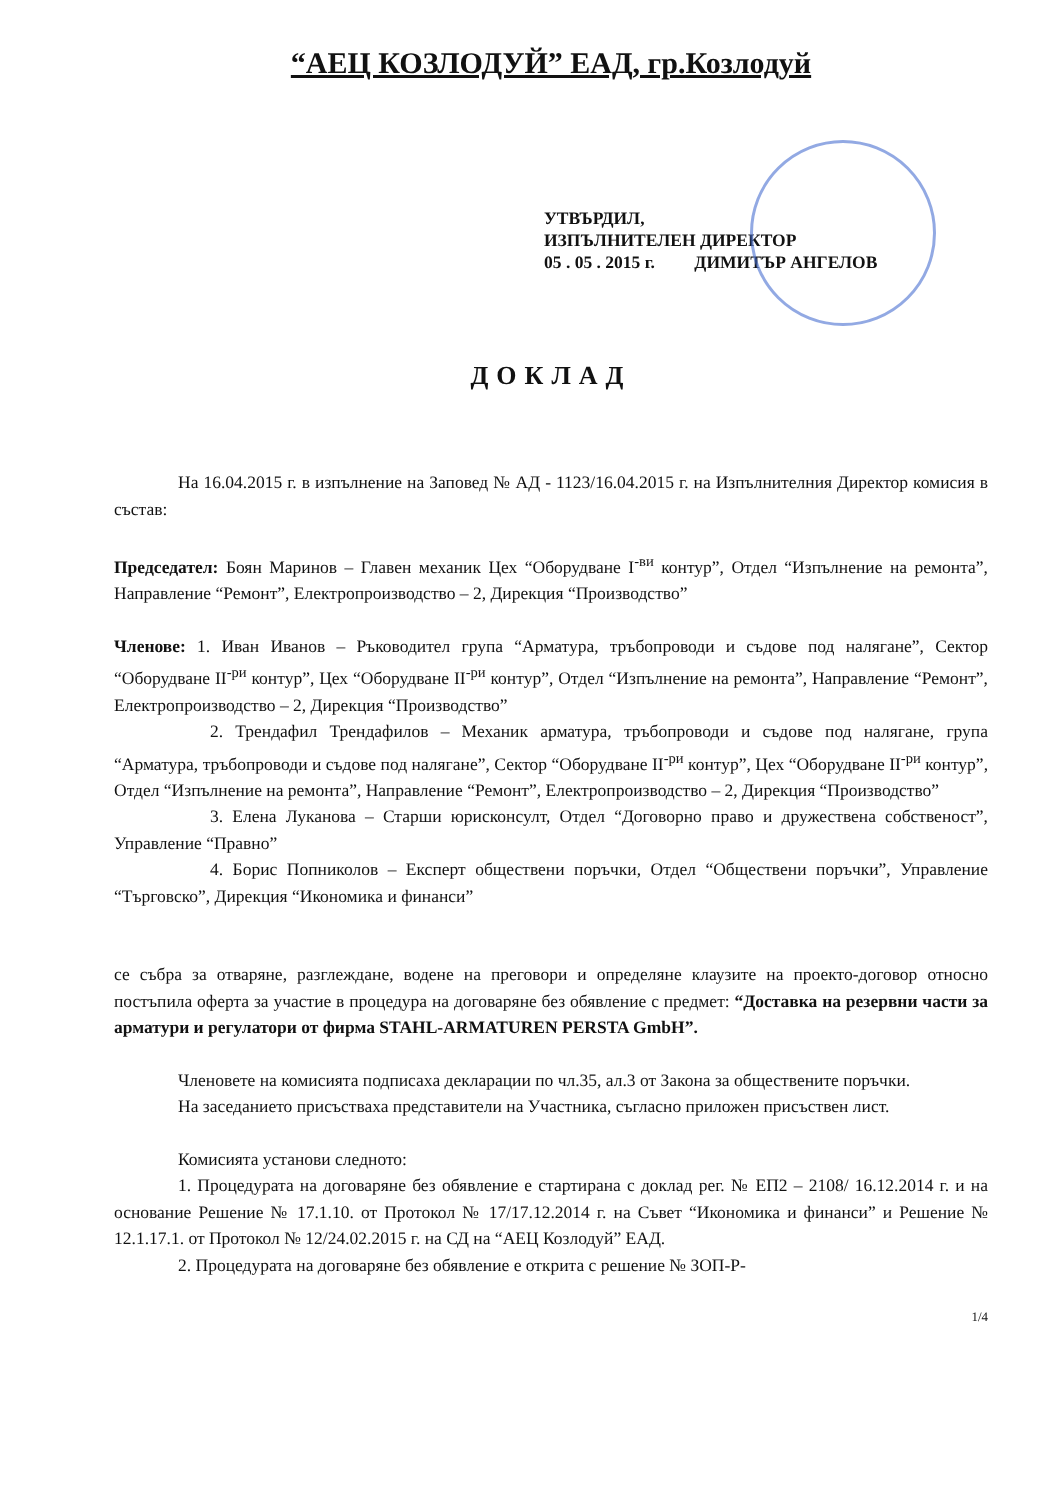“АЕЦ КОЗЛОДУЙ” ЕАД, гр.Козлодуй
УТВЪРДИЛ,
ИЗПЪЛНИТЕЛЕН ДИРЕКТОР
05 . 05 . 2015 г. ДИМИТЪР АНГЕЛОВ
ДОКЛАД
На 16.04.2015 г. в изпълнение на Заповед № АД - 1123/16.04.2015 г. на Изпълнителния Директор комисия в състав:
Председател: Боян Маринов – Главен механик Цех “Оборудване I<sup>-ви</sup> контур”, Отдел “Изпълнение на ремонта”, Направление “Ремонт”, Електропроизводство – 2, Дирекция “Производство”
Членове: 1. Иван Иванов – Ръководител група “Арматура, тръбопроводи и съдове под налягане”, Сектор “Оборудване II<sup>-ри</sup> контур”, Цех “Оборудване II<sup>-ри</sup> контур”, Отдел “Изпълнение на ремонта”, Направление “Ремонт”, Електропроизводство – 2, Дирекция “Производство”
2. Трендафил Трендафилов – Механик арматура, тръбопроводи и съдове под налягане, група “Арматура, тръбопроводи и съдове под налягане”, Сектор “Оборудване II<sup>-ри</sup> контур”, Цех “Оборудване II<sup>-ри</sup> контур”, Отдел “Изпълнение на ремонта”, Направление “Ремонт”, Електропроизводство – 2, Дирекция “Производство”
3. Елена Луканова – Старши юрисконсулт, Отдел “Договорно право и дружествена собственост”, Управление “Правно”
4. Борис Попниколов – Експерт обществени поръчки, Отдел “Обществени поръчки”, Управление “Търговско”, Дирекция “Икономика и финанси”
се събра за отваряне, разглеждане, водене на преговори и определяне клаузите на проекто-договор относно постъпила оферта за участие в процедура на договаряне без обявление с предмет: “Доставка на резервни части за арматури и регулатори от фирма STAHL-ARMATUREN PERSTA GmbH”.
Членовете на комисията подписаха декларации по чл.35, ал.3 от Закона за обществените поръчки.
На заседанието присъстваха представители на Участника, съгласно приложен присъствен лист.
Комисията установи следното:
1. Процедурата на договаряне без обявление е стартирана с доклад рег. № ЕП2 – 2108/ 16.12.2014 г. и на основание Решение № 17.1.10. от Протокол № 17/17.12.2014 г. на Съвет “Икономика и финанси” и Решение № 12.1.17.1. от Протокол № 12/24.02.2015 г. на СД на “АЕЦ Козлодуй” ЕАД.
2. Процедурата на договаряне без обявление е открита с решение № ЗОП-Р-
1/4